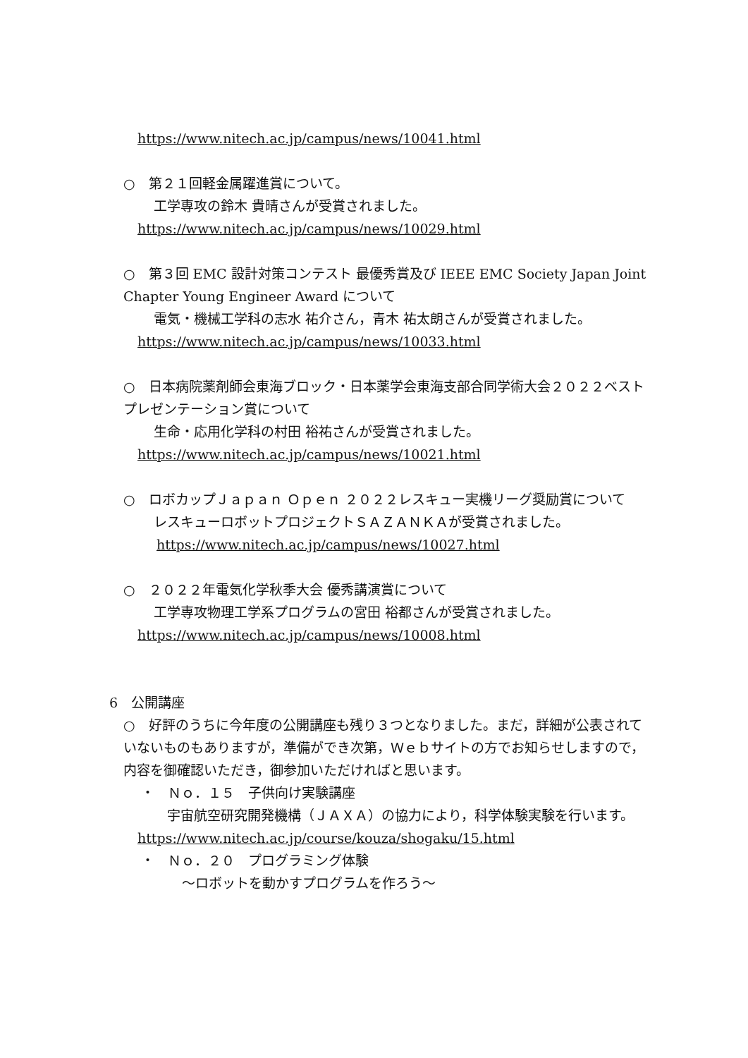https://www.nitech.ac.jp/campus/news/10041.html
○　第２１回軽金属躍進賞について。
工学専攻の鈴木 貴晴さんが受賞されました。
https://www.nitech.ac.jp/campus/news/10029.html
○　第３回 EMC 設計対策コンテスト 最優秀賞及び IEEE EMC Society Japan Joint Chapter Young Engineer Award について
電気・機械工学科の志水 祐介さん，青木 祐太朗さんが受賞されました。
https://www.nitech.ac.jp/campus/news/10033.html
○　日本病院薬剤師会東海ブロック・日本薬学会東海支部合同学術大会２０２２ベストプレゼンテーション賞について
生命・応用化学科の村田 裕祐さんが受賞されました。
https://www.nitech.ac.jp/campus/news/10021.html
○　ロボカップＪａｐａｎ Ｏｐｅｎ ２０２２レスキュー実機リーグ奨励賞について
レスキューロボットプロジェクトＳＡＺＡＮＫＡが受賞されました。
https://www.nitech.ac.jp/campus/news/10027.html
○　２０２２年電気化学秋季大会 優秀講演賞について
工学専攻物理工学系プログラムの宮田 裕都さんが受賞されました。
https://www.nitech.ac.jp/campus/news/10008.html
6　公開講座
○　好評のうちに今年度の公開講座も残り３つとなりました。まだ，詳細が公表されていないものもありますが，準備ができ次第，Ｗｅｂサイトの方でお知らせしますので，内容を御確認いただき，御参加いただければと思います。
・　Ｎｏ．１５　子供向け実験講座
　宇宙航空研究開発機構（ＪＡＸＡ）の協力により，科学体験実験を行います。
https://www.nitech.ac.jp/course/kouza/shogaku/15.html
・　Ｎｏ．２０　プログラミング体験
～ロボットを動かすプログラムを作ろう～